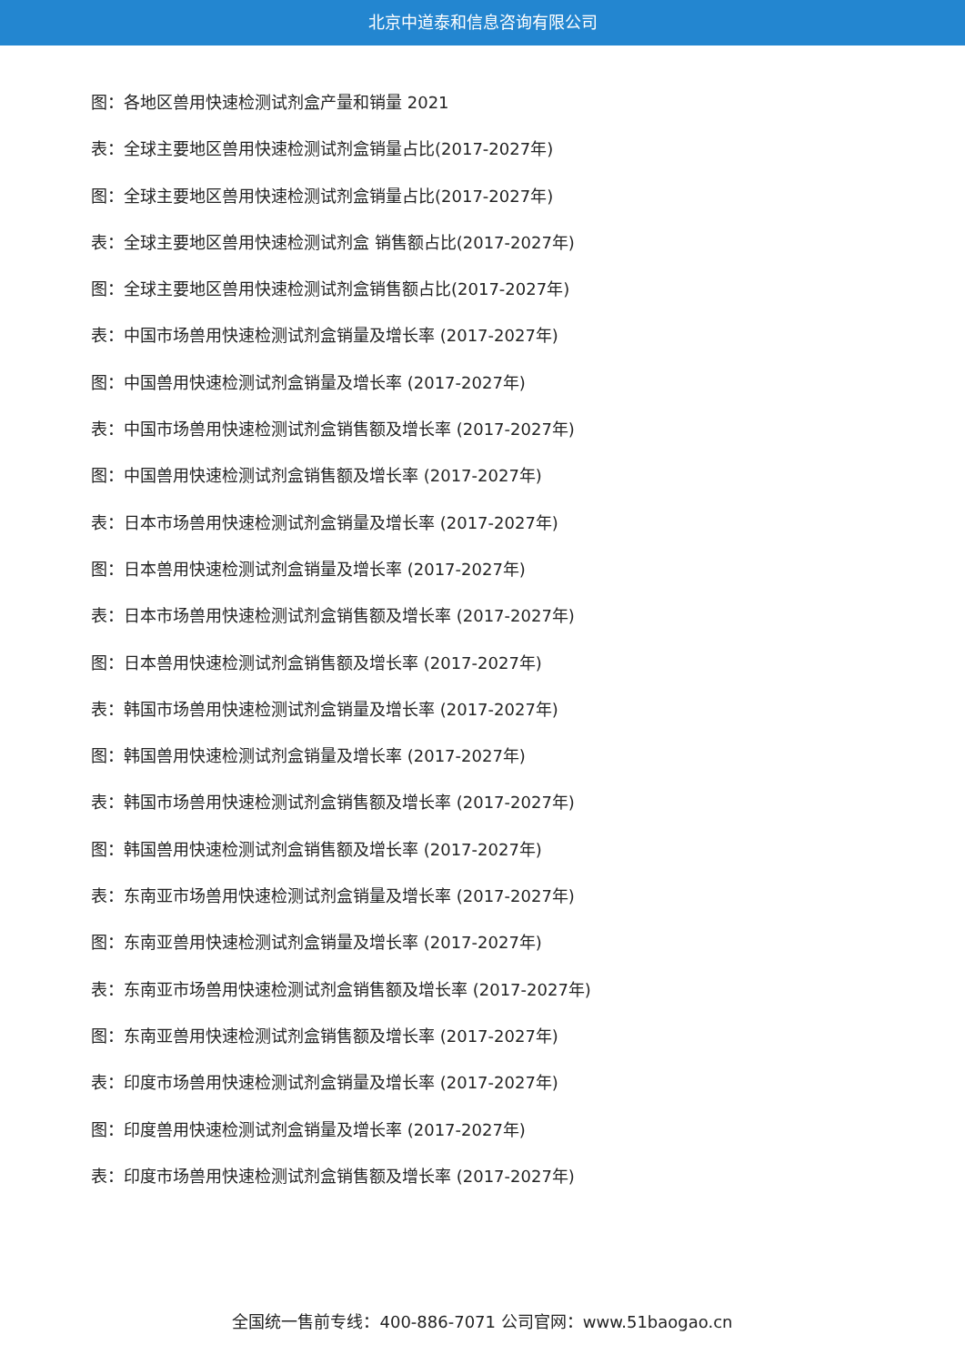北京中道泰和信息咨询有限公司
图：各地区兽用快速检测试剂盒产量和销量 2021
表：全球主要地区兽用快速检测试剂盒销量占比(2017-2027年)
图：全球主要地区兽用快速检测试剂盒销量占比(2017-2027年)
表：全球主要地区兽用快速检测试剂盒 销售额占比(2017-2027年)
图：全球主要地区兽用快速检测试剂盒销售额占比(2017-2027年)
表：中国市场兽用快速检测试剂盒销量及增长率 (2017-2027年)
图：中国兽用快速检测试剂盒销量及增长率 (2017-2027年)
表：中国市场兽用快速检测试剂盒销售额及增长率 (2017-2027年)
图：中国兽用快速检测试剂盒销售额及增长率 (2017-2027年)
表：日本市场兽用快速检测试剂盒销量及增长率 (2017-2027年)
图：日本兽用快速检测试剂盒销量及增长率 (2017-2027年)
表：日本市场兽用快速检测试剂盒销售额及增长率 (2017-2027年)
图：日本兽用快速检测试剂盒销售额及增长率 (2017-2027年)
表：韩国市场兽用快速检测试剂盒销量及增长率 (2017-2027年)
图：韩国兽用快速检测试剂盒销量及增长率 (2017-2027年)
表：韩国市场兽用快速检测试剂盒销售额及增长率 (2017-2027年)
图：韩国兽用快速检测试剂盒销售额及增长率 (2017-2027年)
表：东南亚市场兽用快速检测试剂盒销量及增长率 (2017-2027年)
图：东南亚兽用快速检测试剂盒销量及增长率 (2017-2027年)
表：东南亚市场兽用快速检测试剂盒销售额及增长率 (2017-2027年)
图：东南亚兽用快速检测试剂盒销售额及增长率 (2017-2027年)
表：印度市场兽用快速检测试剂盒销量及增长率 (2017-2027年)
图：印度兽用快速检测试剂盒销量及增长率 (2017-2027年)
表：印度市场兽用快速检测试剂盒销售额及增长率 (2017-2027年)
全国统一售前专线：400-886-7071 公司官网：www.51baogao.cn